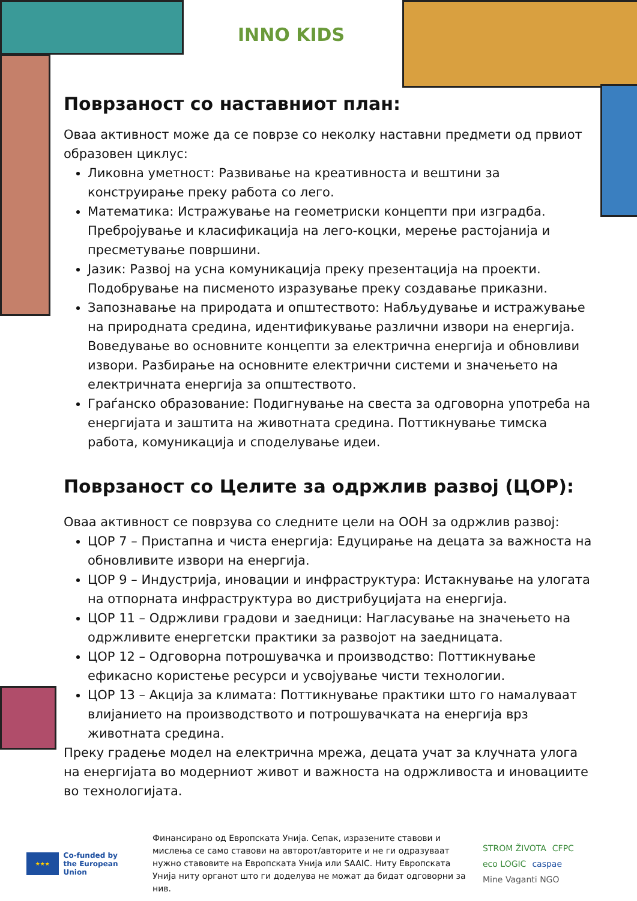INNO KIDS
Поврзаност со наставниот план:
Оваа активност може да се поврзе со неколку наставни предмети од првиот образовен циклус:
Ликовна уметност: Развивање на креативноста и вештини за конструирање преку работа со лего.
Математика: Истражување на геометриски концепти при изградба. Пребројување и класификација на лего-коцки, мерење растојанија и пресметување површини.
Јазик: Развој на усна комуникација преку презентација на проекти. Подобрување на писменото изразување преку создавање приказни.
Запознавање на природата и општеството: Набљудување и истражување на природната средина, идентификување различни извори на енергија. Воведување во основните концепти за електрична енергија и обновливи извори. Разбирање на основните електрични системи и значењето на електричната енергија за општеството.
Граѓанско образование: Подигнување на свеста за одговорна употреба на енергијата и заштита на животната средина. Поттикнување тимска работа, комуникација и споделување идеи.
Поврзаност со Целите за одржлив развој (ЦОР):
Оваа активност се поврзува со следните цели на ООН за одржлив развој:
ЦОР 7 – Пристапна и чиста енергија: Едуцирање на децата за важноста на обновливите извори на енергија.
ЦОР 9 – Индустрија, иновации и инфраструктура: Истакнување на улогата на отпорната инфраструктура во дистрибуцијата на енергија.
ЦОР 11 – Одржливи градови и заедници: Нагласување на значењето на одржливите енергетски практики за развојот на заедницата.
ЦОР 12 – Одговорна потрошувачка и производство: Поттикнување ефикасно користење ресурси и усвојување чисти технологии.
ЦОР 13 – Акција за климата: Поттикнување практики што го намалуваат влијанието на производството и потрошувачката на енергија врз животната средина.
Преку градење модел на електрична мрежа, децата учат за клучната улога на енергијата во модерниот живот и важноста на одржливоста и иновациите во технологијата.
★★★
Co-funded by
the European Union
Финансирано од Европската Унија. Сепак, изразените ставови и мислења се само ставови на авторот/авторите и не ги одразуваат нужно ставовите на Европската Унија или SAAIC. Ниту Европската Унија ниту органот што ги доделува не можат да бидат одговорни за нив.
STROM ŽIVOTA CFPC eco LOGIC caspae Mine Vaganti NGO